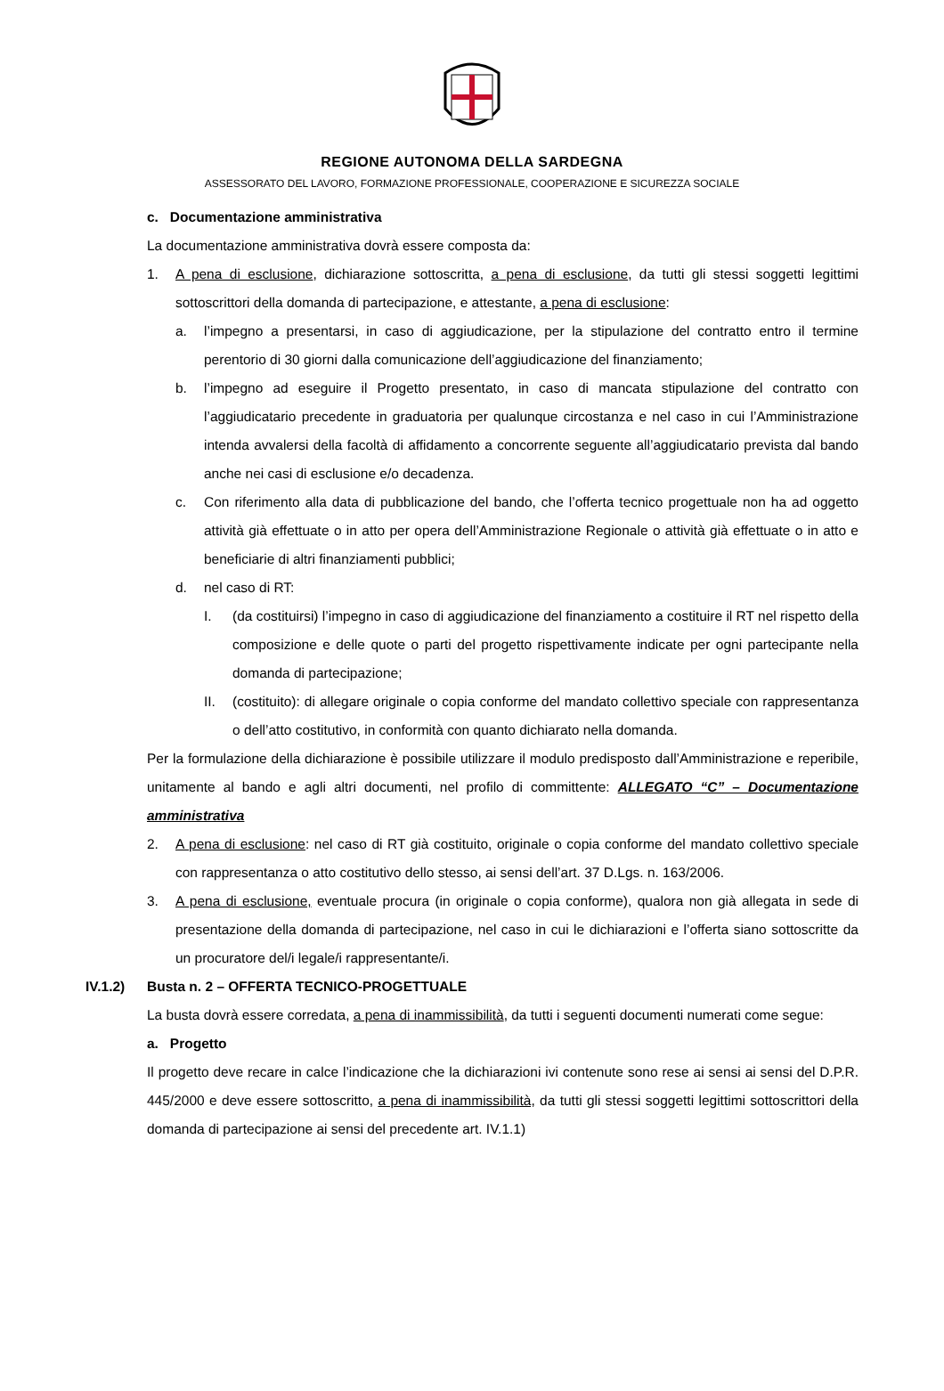REGIONE AUTONOMA DELLA SARDEGNA
ASSESSORATO DEL LAVORO, FORMAZIONE PROFESSIONALE, COOPERAZIONE E SICUREZZA SOCIALE
c. Documentazione amministrativa
La documentazione amministrativa dovrà essere composta da:
1. A pena di esclusione, dichiarazione sottoscritta, a pena di esclusione, da tutti gli stessi soggetti legittimi sottoscrittori della domanda di partecipazione, e attestante, a pena di esclusione:
a. l’impegno a presentarsi, in caso di aggiudicazione, per la stipulazione del contratto entro il termine perentorio di 30 giorni dalla comunicazione dell’aggiudicazione del finanziamento;
b. l’impegno ad eseguire il Progetto presentato, in caso di mancata stipulazione del contratto con l’aggiudicatario precedente in graduatoria per qualunque circostanza e nel caso in cui l’Amministrazione intenda avvalersi della facoltà di affidamento a concorrente seguente all’aggiudicatario prevista dal bando anche nei casi di esclusione e/o decadenza.
c. Con riferimento alla data di pubblicazione del bando, che l’offerta tecnico progettuale non ha ad oggetto attività già effettuate o in atto per opera dell’Amministrazione Regionale o attività già effettuate o in atto e beneficiarie di altri finanziamenti pubblici;
d. nel caso di RT:
I. (da costituirsi) l’impegno in caso di aggiudicazione del finanziamento a costituire il RT nel rispetto della composizione e delle quote o parti del progetto rispettivamente indicate per ogni partecipante nella domanda di partecipazione;
II. (costituito): di allegare originale o copia conforme del mandato collettivo speciale con rappresentanza o dell’atto costitutivo, in conformità con quanto dichiarato nella domanda.
Per la formulazione della dichiarazione è possibile utilizzare il modulo predisposto dall’Amministrazione e reperibile, unitamente al bando e agli altri documenti, nel profilo di committente: ALLEGATO “C” – Documentazione amministrativa
2. A pena di esclusione: nel caso di RT già costituito, originale o copia conforme del mandato collettivo speciale con rappresentanza o atto costitutivo dello stesso, ai sensi dell’art. 37 D.Lgs. n. 163/2006.
3. A pena di esclusione, eventuale procura (in originale o copia conforme), qualora non già allegata in sede di presentazione della domanda di partecipazione, nel caso in cui le dichiarazioni e l’offerta siano sottoscritte da un procuratore del/i legale/i rappresentante/i.
IV.1.2) Busta n. 2 – OFFERTA TECNICO-PROGETTUALE
La busta dovrà essere corredata, a pena di inammissibilità, da tutti i seguenti documenti numerati come segue:
a. Progetto
Il progetto deve recare in calce l’indicazione che la dichiarazioni ivi contenute sono rese ai sensi ai sensi del D.P.R. 445/2000 e deve essere sottoscritto, a pena di inammissibilità, da tutti gli stessi soggetti legittimi sottoscrittori della domanda di partecipazione ai sensi del precedente art. IV.1.1)